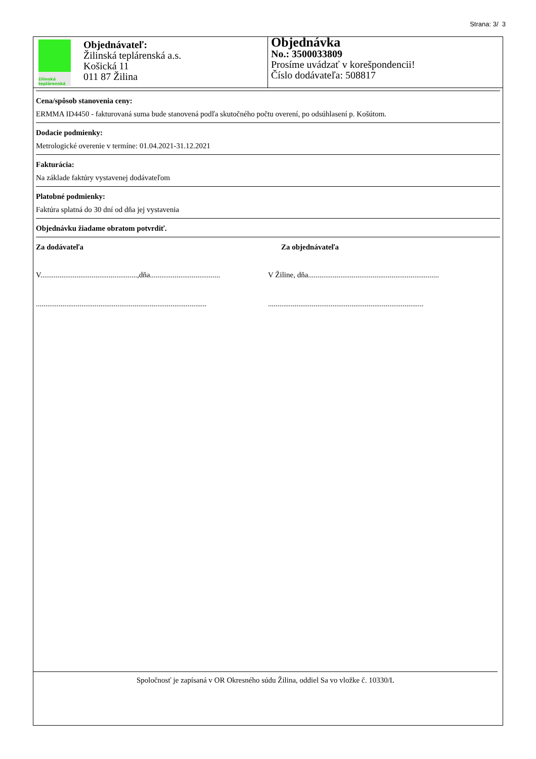Strana: 3/ 3
žilinská
teplárenská
Objednávateľ:
Žilinská teplárenská a.s.
Košická 11
011 87 Žilina
Objednávka
No.: 3500033809
Prosíme uvádzať v korešpondencii!
Číslo dodávateľa: 508817
Cena/spôsob stanovenia ceny:
ERMMA ID4450 - fakturovaná suma bude stanovená podľa skutočného počtu overení, po odsúhlasení p. Košútom.
Dodacie podmienky:
Metrologické overenie v termíne: 01.04.2021-31.12.2021
Fakturácia:
Na základe faktúry vystavenej dodávateľom
Platobné podmienky:
Faktúra splatná do 30 dní od dňa jej vystavenia
Objednávku žiadame obratom potvrdiť.
Za dodávateľa Za objednávateľa
V...................................................,dňa.....................................
V Žiline, dňa.....................................................................
..........................................................................................
..................................................................................
Spoločnosť je zapísaná v OR Okresného súdu Žilina, oddiel Sa vo vložke č. 10330/L